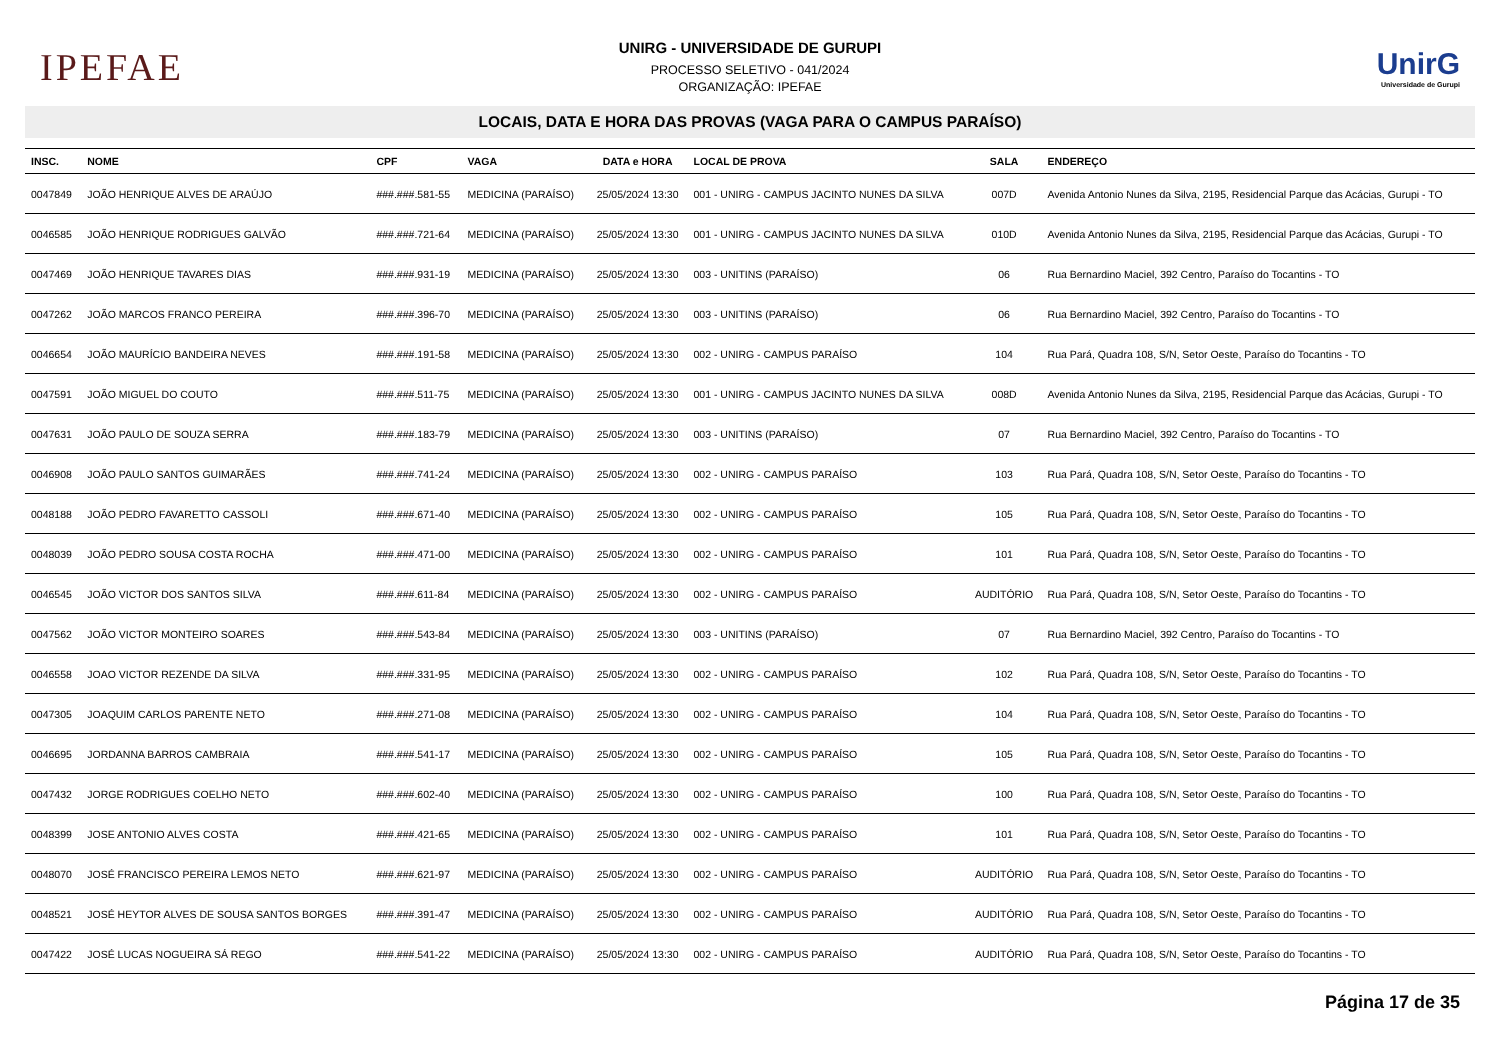IPEFAE
UNIRG - UNIVERSIDADE DE GURUPI
PROCESSO SELETIVO - 041/2024
ORGANIZAÇÃO: IPEFAE
UnirG
Universidade de Gurupi
LOCAIS, DATA E HORA DAS PROVAS (VAGA PARA O CAMPUS PARAÍSO)
| INSC. | NOME | CPF | VAGA | DATA e HORA | LOCAL DE PROVA | SALA | ENDEREÇO |
| --- | --- | --- | --- | --- | --- | --- | --- |
| 0047849 | JOÃO HENRIQUE ALVES DE ARAÚJO | ###.###.581-55 | MEDICINA (PARAÍSO) | 25/05/2024 13:30 | 001 - UNIRG - CAMPUS JACINTO NUNES DA SILVA | 007D | Avenida Antonio Nunes da Silva, 2195, Residencial Parque das Acácias, Gurupi - TO |
| 0046585 | JOÃO HENRIQUE RODRIGUES GALVÃO | ###.###.721-64 | MEDICINA (PARAÍSO) | 25/05/2024 13:30 | 001 - UNIRG - CAMPUS JACINTO NUNES DA SILVA | 010D | Avenida Antonio Nunes da Silva, 2195, Residencial Parque das Acácias, Gurupi - TO |
| 0047469 | JOÃO HENRIQUE TAVARES DIAS | ###.###.931-19 | MEDICINA (PARAÍSO) | 25/05/2024 13:30 | 003 - UNITINS (PARAÍSO) | 06 | Rua Bernardino Maciel, 392 Centro, Paraíso do Tocantins - TO |
| 0047262 | JOÃO MARCOS FRANCO PEREIRA | ###.###.396-70 | MEDICINA (PARAÍSO) | 25/05/2024 13:30 | 003 - UNITINS (PARAÍSO) | 06 | Rua Bernardino Maciel, 392 Centro, Paraíso do Tocantins - TO |
| 0046654 | JOÃO MAURÍCIO BANDEIRA NEVES | ###.###.191-58 | MEDICINA (PARAÍSO) | 25/05/2024 13:30 | 002 - UNIRG - CAMPUS PARAÍSO | 104 | Rua Pará, Quadra 108, S/N, Setor Oeste, Paraíso do Tocantins - TO |
| 0047591 | JOÃO MIGUEL DO COUTO | ###.###.511-75 | MEDICINA (PARAÍSO) | 25/05/2024 13:30 | 001 - UNIRG - CAMPUS JACINTO NUNES DA SILVA | 008D | Avenida Antonio Nunes da Silva, 2195, Residencial Parque das Acácias, Gurupi - TO |
| 0047631 | JOÃO PAULO DE SOUZA SERRA | ###.###.183-79 | MEDICINA (PARAÍSO) | 25/05/2024 13:30 | 003 - UNITINS (PARAÍSO) | 07 | Rua Bernardino Maciel, 392 Centro, Paraíso do Tocantins - TO |
| 0046908 | JOÃO PAULO SANTOS GUIMARÃES | ###.###.741-24 | MEDICINA (PARAÍSO) | 25/05/2024 13:30 | 002 - UNIRG - CAMPUS PARAÍSO | 103 | Rua Pará, Quadra 108, S/N, Setor Oeste, Paraíso do Tocantins - TO |
| 0048188 | JOÃO PEDRO FAVARETTO CASSOLI | ###.###.671-40 | MEDICINA (PARAÍSO) | 25/05/2024 13:30 | 002 - UNIRG - CAMPUS PARAÍSO | 105 | Rua Pará, Quadra 108, S/N, Setor Oeste, Paraíso do Tocantins - TO |
| 0048039 | JOÃO PEDRO SOUSA COSTA ROCHA | ###.###.471-00 | MEDICINA (PARAÍSO) | 25/05/2024 13:30 | 002 - UNIRG - CAMPUS PARAÍSO | 101 | Rua Pará, Quadra 108, S/N, Setor Oeste, Paraíso do Tocantins - TO |
| 0046545 | JOÃO VICTOR DOS SANTOS SILVA | ###.###.611-84 | MEDICINA (PARAÍSO) | 25/05/2024 13:30 | 002 - UNIRG - CAMPUS PARAÍSO | AUDITÓRIO | Rua Pará, Quadra 108, S/N, Setor Oeste, Paraíso do Tocantins - TO |
| 0047562 | JOÃO VICTOR MONTEIRO SOARES | ###.###.543-84 | MEDICINA (PARAÍSO) | 25/05/2024 13:30 | 003 - UNITINS (PARAÍSO) | 07 | Rua Bernardino Maciel, 392 Centro, Paraíso do Tocantins - TO |
| 0046558 | JOAO VICTOR REZENDE DA SILVA | ###.###.331-95 | MEDICINA (PARAÍSO) | 25/05/2024 13:30 | 002 - UNIRG - CAMPUS PARAÍSO | 102 | Rua Pará, Quadra 108, S/N, Setor Oeste, Paraíso do Tocantins - TO |
| 0047305 | JOAQUIM CARLOS PARENTE NETO | ###.###.271-08 | MEDICINA (PARAÍSO) | 25/05/2024 13:30 | 002 - UNIRG - CAMPUS PARAÍSO | 104 | Rua Pará, Quadra 108, S/N, Setor Oeste, Paraíso do Tocantins - TO |
| 0046695 | JORDANNA BARROS CAMBRAIA | ###.###.541-17 | MEDICINA (PARAÍSO) | 25/05/2024 13:30 | 002 - UNIRG - CAMPUS PARAÍSO | 105 | Rua Pará, Quadra 108, S/N, Setor Oeste, Paraíso do Tocantins - TO |
| 0047432 | JORGE RODRIGUES COELHO NETO | ###.###.602-40 | MEDICINA (PARAÍSO) | 25/05/2024 13:30 | 002 - UNIRG - CAMPUS PARAÍSO | 100 | Rua Pará, Quadra 108, S/N, Setor Oeste, Paraíso do Tocantins - TO |
| 0048399 | JOSE ANTONIO ALVES COSTA | ###.###.421-65 | MEDICINA (PARAÍSO) | 25/05/2024 13:30 | 002 - UNIRG - CAMPUS PARAÍSO | 101 | Rua Pará, Quadra 108, S/N, Setor Oeste, Paraíso do Tocantins - TO |
| 0048070 | JOSÉ FRANCISCO PEREIRA LEMOS NETO | ###.###.621-97 | MEDICINA (PARAÍSO) | 25/05/2024 13:30 | 002 - UNIRG - CAMPUS PARAÍSO | AUDITÓRIO | Rua Pará, Quadra 108, S/N, Setor Oeste, Paraíso do Tocantins - TO |
| 0048521 | JOSÉ HEYTOR ALVES DE SOUSA SANTOS BORGES | ###.###.391-47 | MEDICINA (PARAÍSO) | 25/05/2024 13:30 | 002 - UNIRG - CAMPUS PARAÍSO | AUDITÓRIO | Rua Pará, Quadra 108, S/N, Setor Oeste, Paraíso do Tocantins - TO |
| 0047422 | JOSÉ LUCAS NOGUEIRA SÁ REGO | ###.###.541-22 | MEDICINA (PARAÍSO) | 25/05/2024 13:30 | 002 - UNIRG - CAMPUS PARAÍSO | AUDITÓRIO | Rua Pará, Quadra 108, S/N, Setor Oeste, Paraíso do Tocantins - TO |
Página 17 de 35